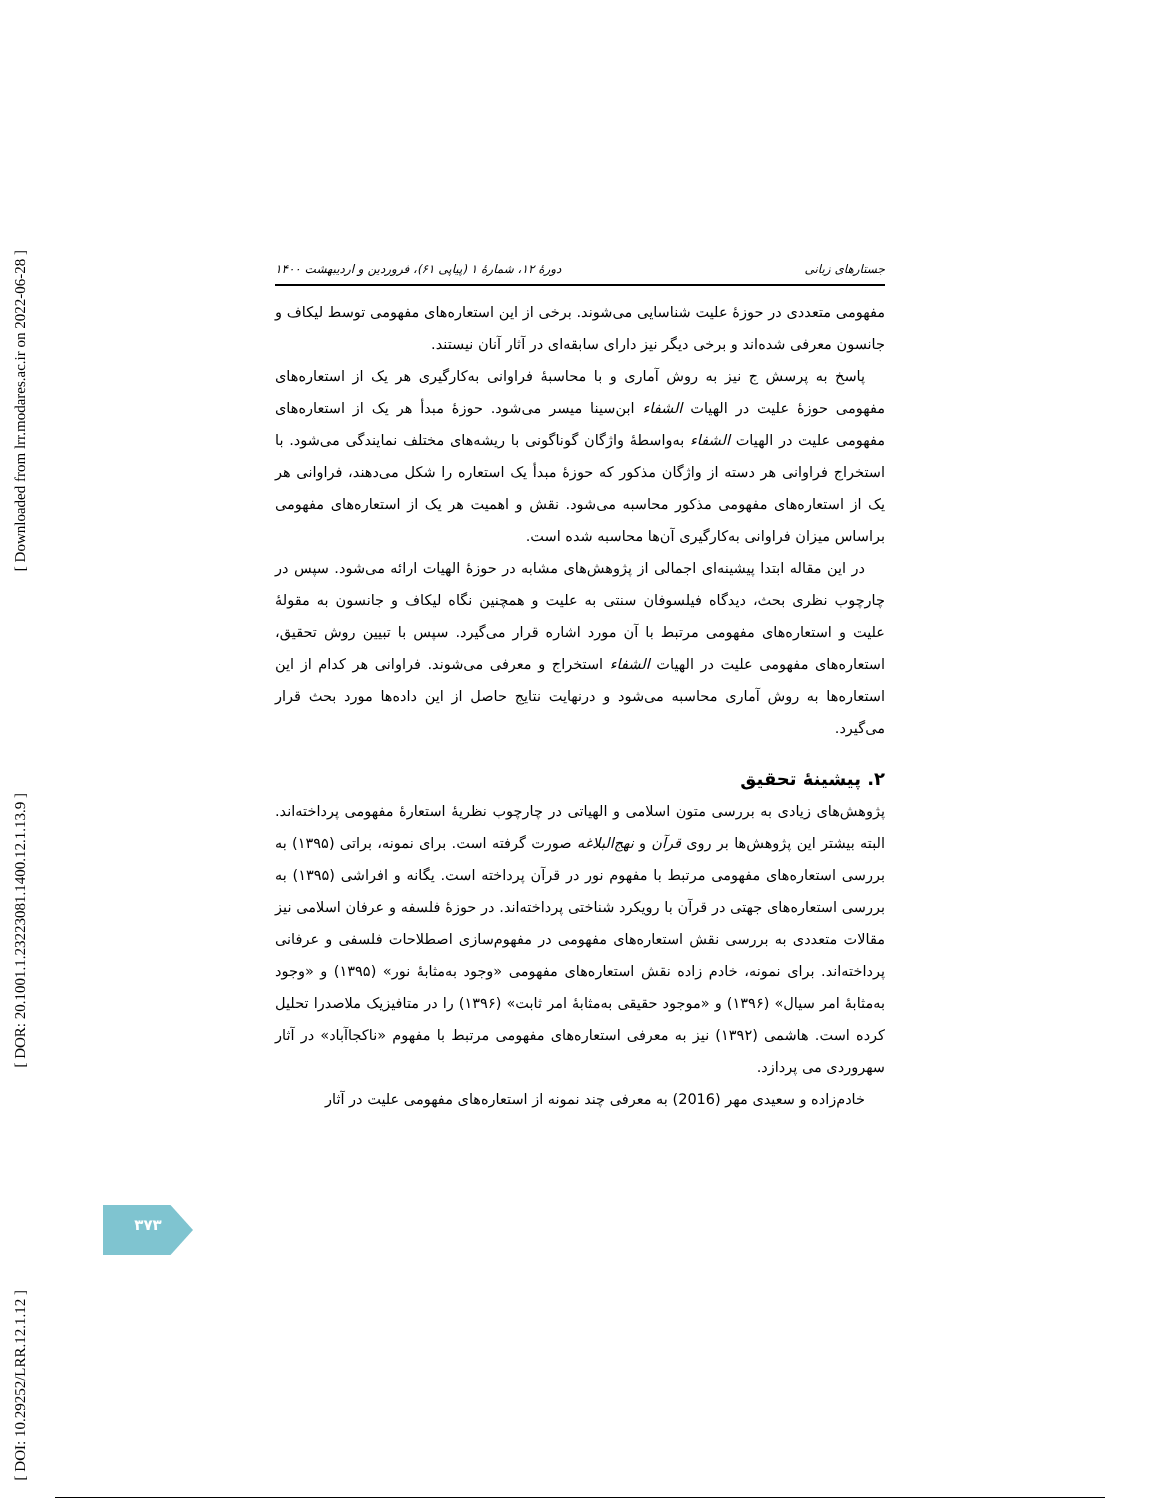[ Downloaded from lrr.modares.ac.ir on 2022-06-28 ]
[ DOR: 20.1001.1.23223081.1400.12.1.13.9 ]
[ DOI: 10.29252/LRR.12.1.12 ]
جستارهای زبانی دورهٔ ۱۲، شمارهٔ ۱ (پیاپی ۶۱)، فروردین و اردیبهشت ۱۴۰۰
مفهومی متعددی در حوزهٔ علیت شناسایی می‌شوند. برخی از این استعاره‌های مفهومی توسط لیکاف و جانسون معرفی شده‌اند و برخی دیگر نیز دارای سابقه‌ای در آثار آنان نیستند.
پاسخ به پرسش ج نیز به روش آماری و با محاسبهٔ فراوانی به‌کارگیری هر یک از استعاره‌های مفهومی حوزهٔ علیت در الهیات الشفاء ابن‌سینا میسر می‌شود. حوزهٔ مبدأ هر یک از استعاره‌های مفهومی علیت در الهیات الشفاء به‌واسطهٔ واژگان گوناگونی با ریشه‌های مختلف نمایندگی می‌شود. با استخراج فراوانی هر دسته از واژگان مذکور که حوزهٔ مبدأ یک استعاره را شکل می‌دهند، فراوانی هر یک از استعاره‌های مفهومی مذکور محاسبه می‌شود. نقش و اهمیت هر یک از استعاره‌های مفهومی براساس میزان فراوانی به‌کارگیری آن‌ها محاسبه شده است.
در این مقاله ابتدا پیشینه‌ای اجمالی از پژوهش‌های مشابه در حوزهٔ الهیات ارائه می‌شود. سپس در چارچوب نظری بحث، دیدگاه فیلسوفان سنتی به علیت و همچنین نگاه لیکاف و جانسون به مقولهٔ علیت و استعاره‌های مفهومی مرتبط با آن مورد اشاره قرار می‌گیرد. سپس با تبیین روش تحقیق، استعاره‌های مفهومی علیت در الهیات الشفاء استخراج و معرفی می‌شوند. فراوانی هر کدام از این استعاره‌ها به روش آماری محاسبه می‌شود و درنهایت نتایج حاصل از این داده‌ها مورد بحث قرار می‌گیرد.
۲. پیشینهٔ تحقیق
پژوهش‌های زیادی به بررسی متون اسلامی و الهیاتی در چارچوب نظریهٔ استعارهٔ مفهومی پرداخته‌اند. البته بیشتر این پژوهش‌ها بر روی قرآن و نهج‌البلاغه صورت گرفته است. برای نمونه، براتی (۱۳۹۵) به بررسی استعاره‌های مفهومی مرتبط با مفهوم نور در قرآن پرداخته است. یگانه و افراشی (۱۳۹۵) به بررسی استعاره‌های جهتی در قرآن با رویکرد شناختی پرداخته‌اند. در حوزهٔ فلسفه و عرفان اسلامی نیز مقالات متعددی به بررسی نقش استعاره‌های مفهومی در مفهوم‌سازی اصطلاحات فلسفی و عرفانی پرداخته‌اند. برای نمونه، خادم زاده نقش استعاره‌های مفهومی «وجود به‌مثابهٔ نور» (۱۳۹۵) و «وجود به‌مثابهٔ امر سیال» (۱۳۹۶) و «موجود حقیقی به‌مثابهٔ امر ثابت» (۱۳۹۶) را در متافیزیک ملاصدرا تحلیل کرده است. هاشمی (۱۳۹۲) نیز به معرفی استعاره‌های مفهومی مرتبط با مفهوم «ناکجاآباد» در آثار سهروردی می پردازد.
خادم‌زاده و سعیدی مهر (2016) به معرفی چند نمونه از استعاره‌های مفهومی علیت در آثار
۳۷۳